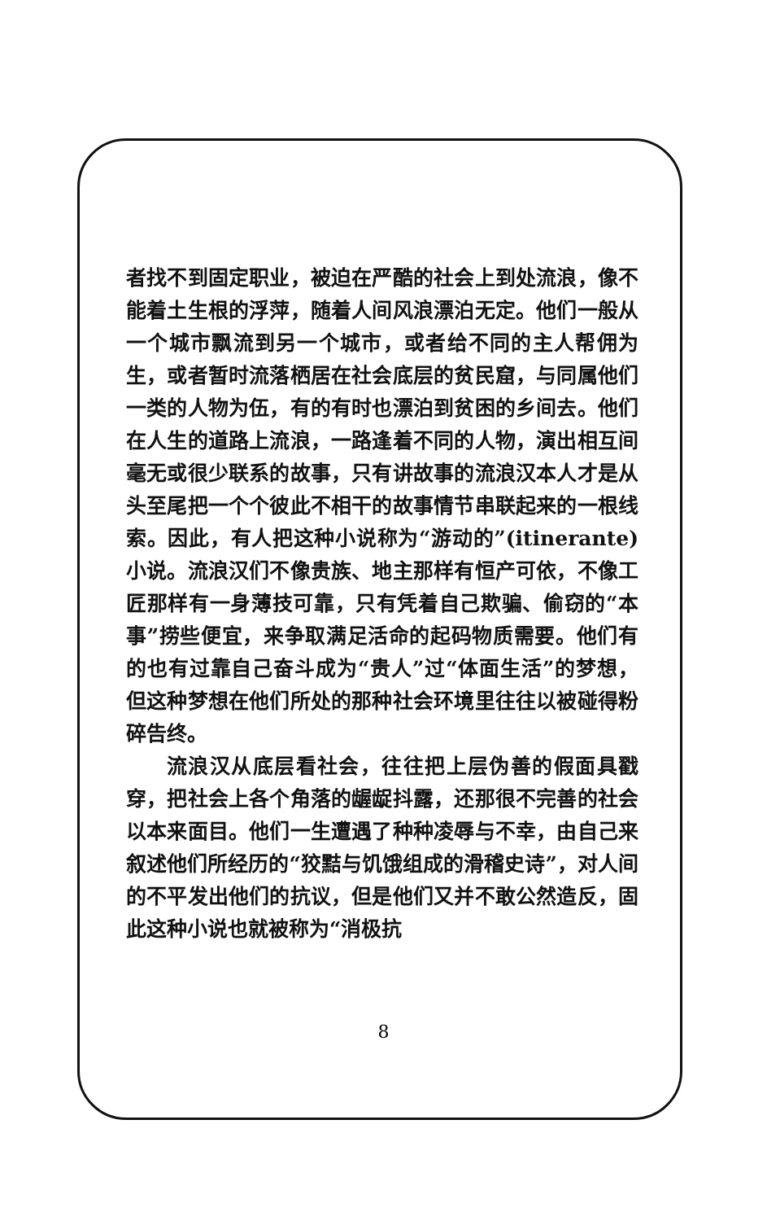者找不到固定职业，被迫在严酷的社会上到处流浪，像不能着土生根的浮萍，随着人间风浪漂泊无定。他们一般从一个城市飘流到另一个城市，或者给不同的主人帮佣为生，或者暂时流落栖居在社会底层的贫民窟，与同属他们一类的人物为伍，有的有时也漂泊到贫困的乡间去。他们在人生的道路上流浪，一路逢着不同的人物，演出相互间毫无或很少联系的故事，只有讲故事的流浪汉本人才是从头至尾把一个个彼此不相干的故事情节串联起来的一根线索。因此，有人把这种小说称为“游动的”(itinerante)小说。流浪汉们不像贵族、地主那样有恒产可依，不像工匠那样有一身薄技可靠，只有凭着自己欺骗、偷窃的“本事”捞些便宜，来争取满足活命的起码物质需要。他们有的也有过靠自己奋斗成为“贵人”过“体面生活”的梦想，但这种梦想在他们所处的那种社会环境里往往以被碰得粉碎告终。
流浪汉从底层看社会，往往把上层伪善的假面具戳穿，把社会上各个角落的龌龊抖露，还那很不完善的社会以本来面目。他们一生遭遇了种种凌辱与不幸，由自己来叙述他们所经历的“狡黠与饥饿组成的滑稽史诗”，对人间的不平发出他们的抗议，但是他们又并不敢公然造反，固此这种小说也就被称为“消极抗
8